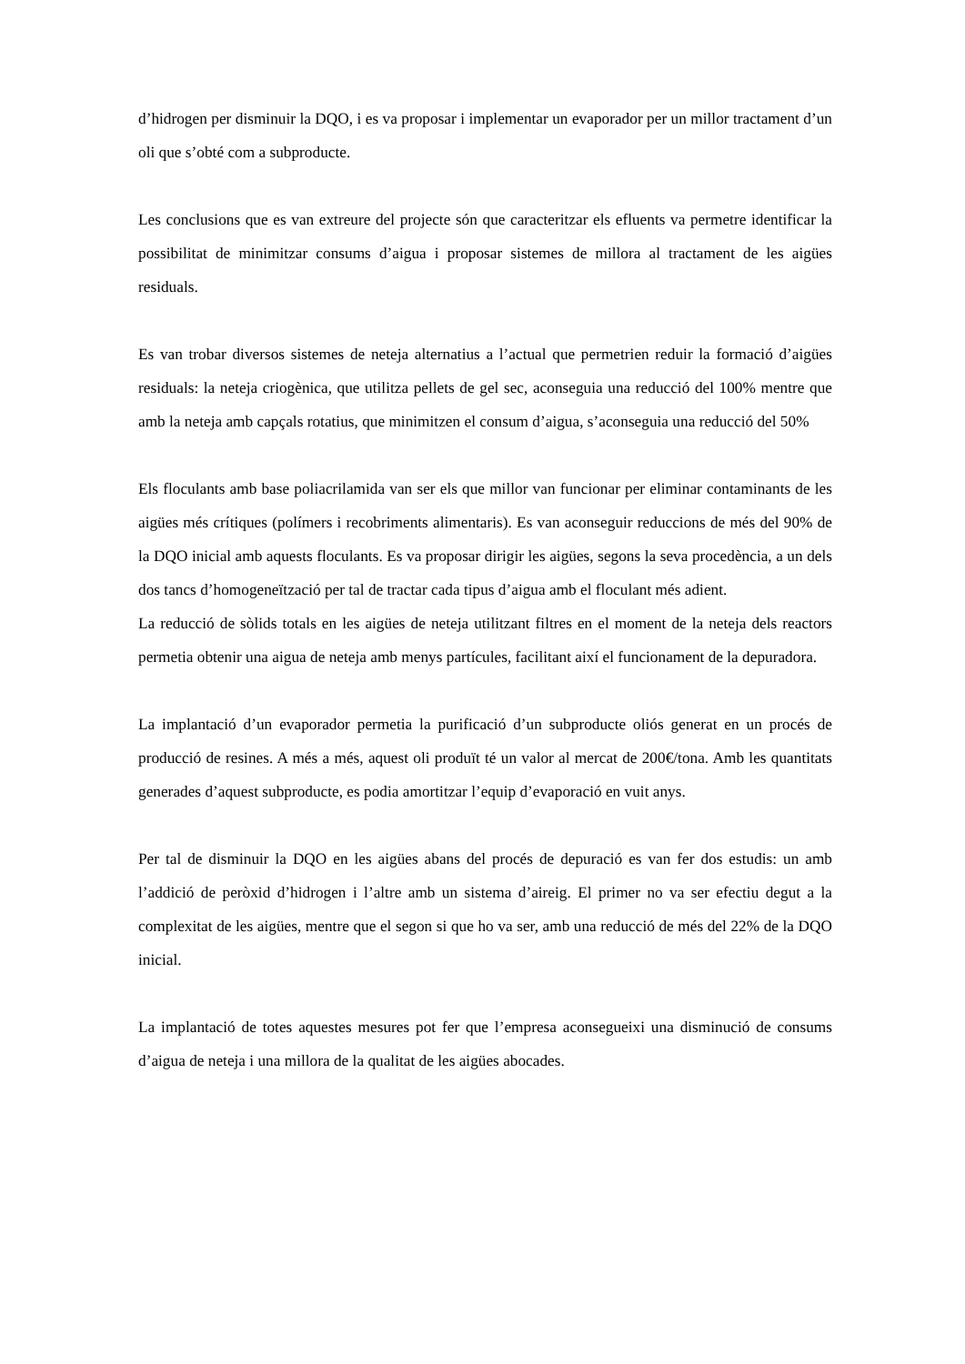d’hidrogen per disminuir la DQO, i es va proposar i implementar un evaporador per un millor tractament d’un oli que s’obté com a subproducte.
Les conclusions que es van extreure del projecte són que caracteritzar els efluents va permetre identificar la possibilitat de minimitzar consums d’aigua i proposar sistemes de millora al tractament de les aigües residuals.
Es van trobar diversos sistemes de neteja alternatius a l’actual que permetrien reduir la formació d’aigües residuals: la neteja criogènica, que utilitza pellets de gel sec, aconseguia una reducció del 100% mentre que amb la neteja amb capçals rotatius, que minimitzen el consum d’aigua, s’aconseguia una reducció del 50%
Els floculants amb base poliacrilamida van ser els que millor van funcionar per eliminar contaminants de les aigües més crítiques (polímers i recobriments alimentaris). Es van aconseguir reduccions de més del 90% de la DQO inicial amb aquests floculants. Es va proposar dirigir les aigües, segons la seva procedència, a un dels dos tancs d’homogeneïtzació per tal de tractar cada tipus d’aigua amb el floculant més adient.
La reducció de sòlids totals en les aigües de neteja utilitzant filtres en el moment de la neteja dels reactors permetia obtenir una aigua de neteja amb menys partícules, facilitant així el funcionament de la depuradora.
La implantació d’un evaporador permetia la purificació d’un subproducte oliós generat en un procés de producció de resines. A més a més, aquest oli produït té un valor al mercat de 200€/tona. Amb les quantitats generades d’aquest subproducte, es podia amortitzar l’equip d’evaporació en vuit anys.
Per tal de disminuir la DQO en les aigües abans del procés de depuració es van fer dos estudis: un amb l’addició de peròxid d’hidrogen i l’altre amb un sistema d’aireig. El primer no va ser efectiu degut a la complexitat de les aigües, mentre que el segon si que ho va ser, amb una reducció de més del 22% de la DQO inicial.
La implantació de totes aquestes mesures pot fer que l’empresa aconsegueixi una disminució de consums d’aigua de neteja i una millora de la qualitat de les aigües abocades.